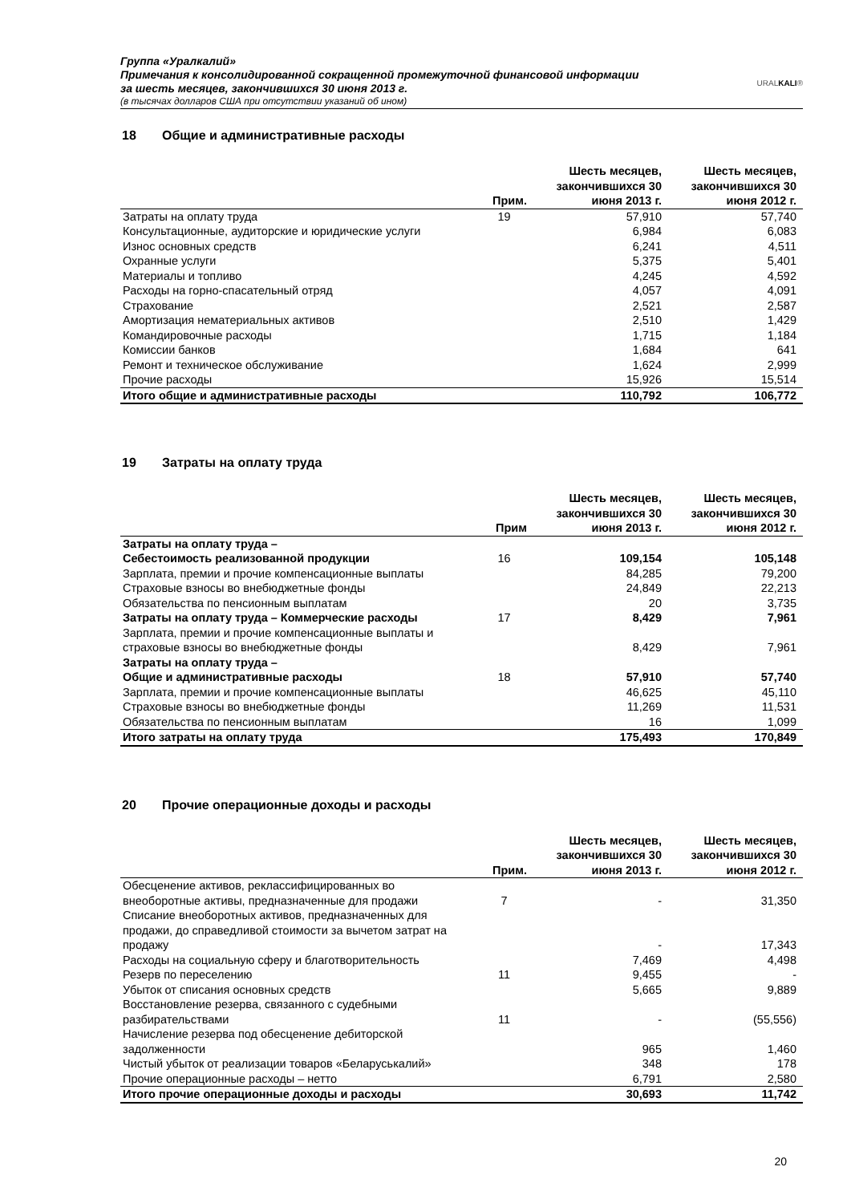Группа «Уралкалий»
Примечания к консолидированной сокращенной промежуточной финансовой информации
за шесть месяцев, закончившихся 30 июня 2013 г.
(в тысячах долларов США при отсутствии указаний об ином)
URALKALI®
18 Общие и административные расходы
| | Прим. | Шесть месяцев, закончившихся 30 июня 2013 г. | Шесть месяцев, закончившихся 30 июня 2012 г. |
| --- | --- | --- | --- |
| Затраты на оплату труда | 19 | 57,910 | 57,740 |
| Консультационные, аудиторские и юридические услуги | | 6,984 | 6,083 |
| Износ основных средств | | 6,241 | 4,511 |
| Охранные услуги | | 5,375 | 5,401 |
| Материалы и топливо | | 4,245 | 4,592 |
| Расходы на горно-спасательный отряд | | 4,057 | 4,091 |
| Страхование | | 2,521 | 2,587 |
| Амортизация нематериальных активов | | 2,510 | 1,429 |
| Командировочные расходы | | 1,715 | 1,184 |
| Комиссии банков | | 1,684 | 641 |
| Ремонт и техническое обслуживание | | 1,624 | 2,999 |
| Прочие расходы | | 15,926 | 15,514 |
| Итого общие и административные расходы | | 110,792 | 106,772 |
19 Затраты на оплату труда
| | Прим | Шесть месяцев, закончившихся 30 июня 2013 г. | Шесть месяцев, закончившихся 30 июня 2012 г. |
| --- | --- | --- | --- |
| Затраты на оплату труда – Себестоимость реализованной продукции | 16 | 109,154 | 105,148 |
| Зарплата, премии и прочие компенсационные выплаты | | 84,285 | 79,200 |
| Страховые взносы во внебюджетные фонды | | 24,849 | 22,213 |
| Обязательства по пенсионным выплатам | | 20 | 3,735 |
| Затраты на оплату труда – Коммерческие расходы | 17 | 8,429 | 7,961 |
| Зарплата, премии и прочие компенсационные выплаты и страховые взносы во внебюджетные фонды | | 8,429 | 7,961 |
| Затраты на оплату труда – Общие и административные расходы | 18 | 57,910 | 57,740 |
| Зарплата, премии и прочие компенсационные выплаты | | 46,625 | 45,110 |
| Страховые взносы во внебюджетные фонды | | 11,269 | 11,531 |
| Обязательства по пенсионным выплатам | | 16 | 1,099 |
| Итого затраты на оплату труда | | 175,493 | 170,849 |
20 Прочие операционные доходы и расходы
| | Прим. | Шесть месяцев, закончившихся 30 июня 2013 г. | Шесть месяцев, закончившихся 30 июня 2012 г. |
| --- | --- | --- | --- |
| Обесценение активов, реклассифицированных во внеоборотные активы, предназначенные для продажи | 7 | - | 31,350 |
| Списание внеоборотных активов, предназначенных для продажи, до справедливой стоимости за вычетом затрат на продажу | | - | 17,343 |
| Расходы на социальную сферу и благотворительность | | 7,469 | 4,498 |
| Резерв по переселению | 11 | 9,455 | - |
| Убыток от списания основных средств | | 5,665 | 9,889 |
| Восстановление резерва, связанного с судебными разбирательствами | 11 | - | (55,556) |
| Начисление резерва под обесценение дебиторской задолженности | | 965 | 1,460 |
| Чистый убыток от реализации товаров «Беларуськалий» | | 348 | 178 |
| Прочие операционные расходы – нетто | | 6,791 | 2,580 |
| Итого прочие операционные доходы и расходы | | 30,693 | 11,742 |
20